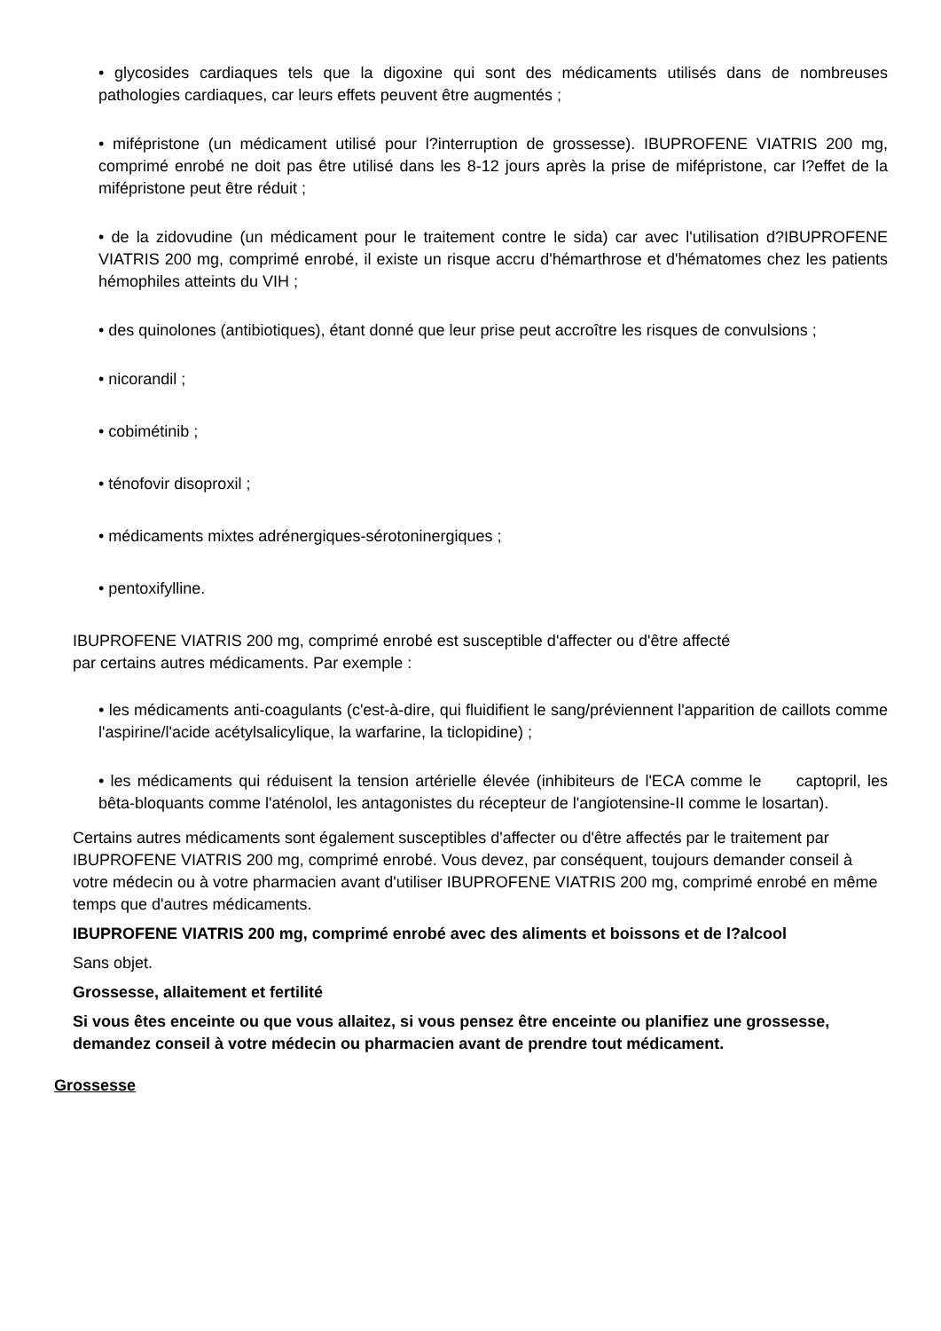• glycosides cardiaques tels que la digoxine qui sont des médicaments utilisés dans de nombreuses pathologies cardiaques, car leurs effets peuvent être augmentés ;
• mifépristone (un médicament utilisé pour l?interruption de grossesse). IBUPROFENE VIATRIS 200 mg, comprimé enrobé ne doit pas être utilisé dans les 8-12 jours après la prise de mifépristone, car l?effet de la mifépristone peut être réduit ;
• de la zidovudine (un médicament pour le traitement contre le sida) car avec l'utilisation d?IBUPROFENE VIATRIS 200 mg, comprimé enrobé, il existe un risque accru d'hémarthrose et d'hématomes chez les patients hémophiles atteints du VIH ;
• des quinolones (antibiotiques), étant donné que leur prise peut accroître les risques de convulsions ;
• nicorandil ;
• cobimétinib ;
• ténofovir disoproxil ;
• médicaments mixtes adrénergiques-sérotoninergiques ;
• pentoxifylline.
IBUPROFENE VIATRIS 200 mg, comprimé enrobé est susceptible d'affecter ou d'être affecté
par certains autres médicaments. Par exemple :
• les médicaments anti-coagulants (c'est-à-dire, qui fluidifient le sang/préviennent l'apparition de caillots comme l'aspirine/l'acide acétylsalicylique, la warfarine, la ticlopidine) ;
• les médicaments qui réduisent la tension artérielle élevée (inhibiteurs de l'ECA comme le captopril, les bêta-bloquants comme l'aténolol, les antagonistes du récepteur de l'angiotensine-II comme le losartan).
Certains autres médicaments sont également susceptibles d'affecter ou d'être affectés par le traitement par IBUPROFENE VIATRIS 200 mg, comprimé enrobé. Vous devez, par conséquent, toujours demander conseil à votre médecin ou à votre pharmacien avant d'utiliser IBUPROFENE VIATRIS 200 mg, comprimé enrobé en même temps que d'autres médicaments.
IBUPROFENE VIATRIS 200 mg, comprimé enrobé avec des aliments et boissons et de l?alcool
Sans objet.
Grossesse, allaitement et fertilité
Si vous êtes enceinte ou que vous allaitez, si vous pensez être enceinte ou planifiez une grossesse, demandez conseil à votre médecin ou pharmacien avant de prendre tout médicament.
Grossesse